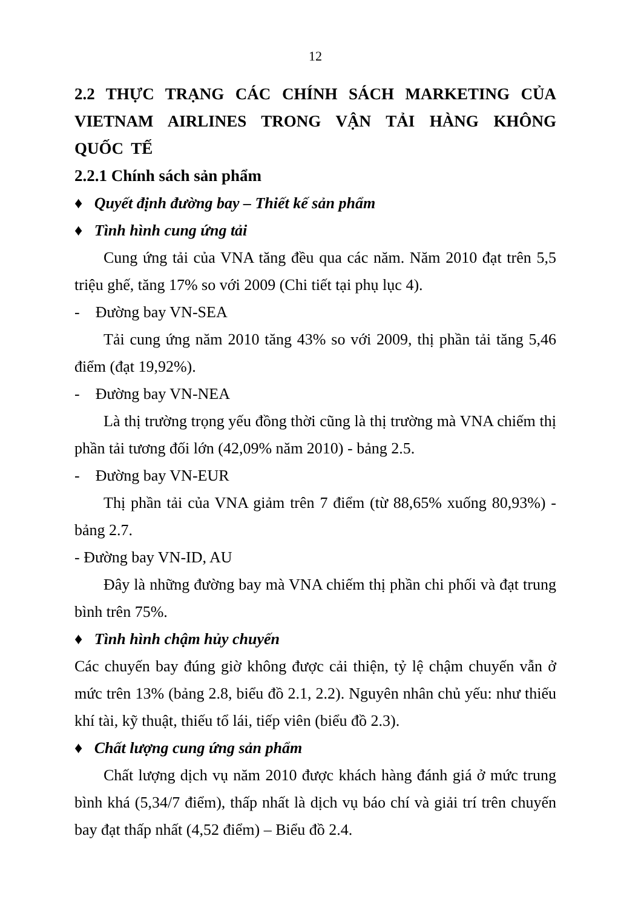12
2.2 THỰC TRẠNG CÁC CHÍNH SÁCH MARKETING CỦA VIETNAM AIRLINES TRONG VẬN TẢI HÀNG KHÔNG QUỐC TẾ
2.2.1 Chính sách sản phẩm
♦ Quyết định đường bay – Thiết kế sản phẩm
♦ Tình hình cung ứng tải
Cung ứng tải của VNA tăng đều qua các năm. Năm 2010 đạt trên 5,5 triệu ghế, tăng 17% so với 2009 (Chi tiết tại phụ lục 4).
- Đường bay VN-SEA
Tải cung ứng năm 2010 tăng 43% so với 2009, thị phần tải tăng 5,46 điểm (đạt 19,92%).
- Đường bay VN-NEA
Là thị trường trọng yếu đồng thời cũng là thị trường mà VNA chiếm thị phần tải tương đối lớn (42,09% năm 2010) - bảng 2.5.
- Đường bay VN-EUR
Thị phần tải của VNA giảm trên 7 điểm (từ 88,65% xuống 80,93%) - bảng 2.7.
- Đường bay VN-ID, AU
Đây là những đường bay mà VNA chiếm thị phần chi phối và đạt trung bình trên 75%.
♦ Tình hình chậm hủy chuyến
Các chuyến bay đúng giờ không được cải thiện, tỷ lệ chậm chuyến vẫn ở mức trên 13% (bảng 2.8, biểu đồ 2.1, 2.2). Nguyên nhân chủ yếu: như thiếu khí tài, kỹ thuật, thiếu tổ lái, tiếp viên (biểu đồ 2.3).
♦ Chất lượng cung ứng sản phẩm
Chất lượng dịch vụ năm 2010 được khách hàng đánh giá ở mức trung bình khá (5,34/7 điểm), thấp nhất là dịch vụ báo chí và giải trí trên chuyến bay đạt thấp nhất (4,52 điểm) – Biểu đồ 2.4.